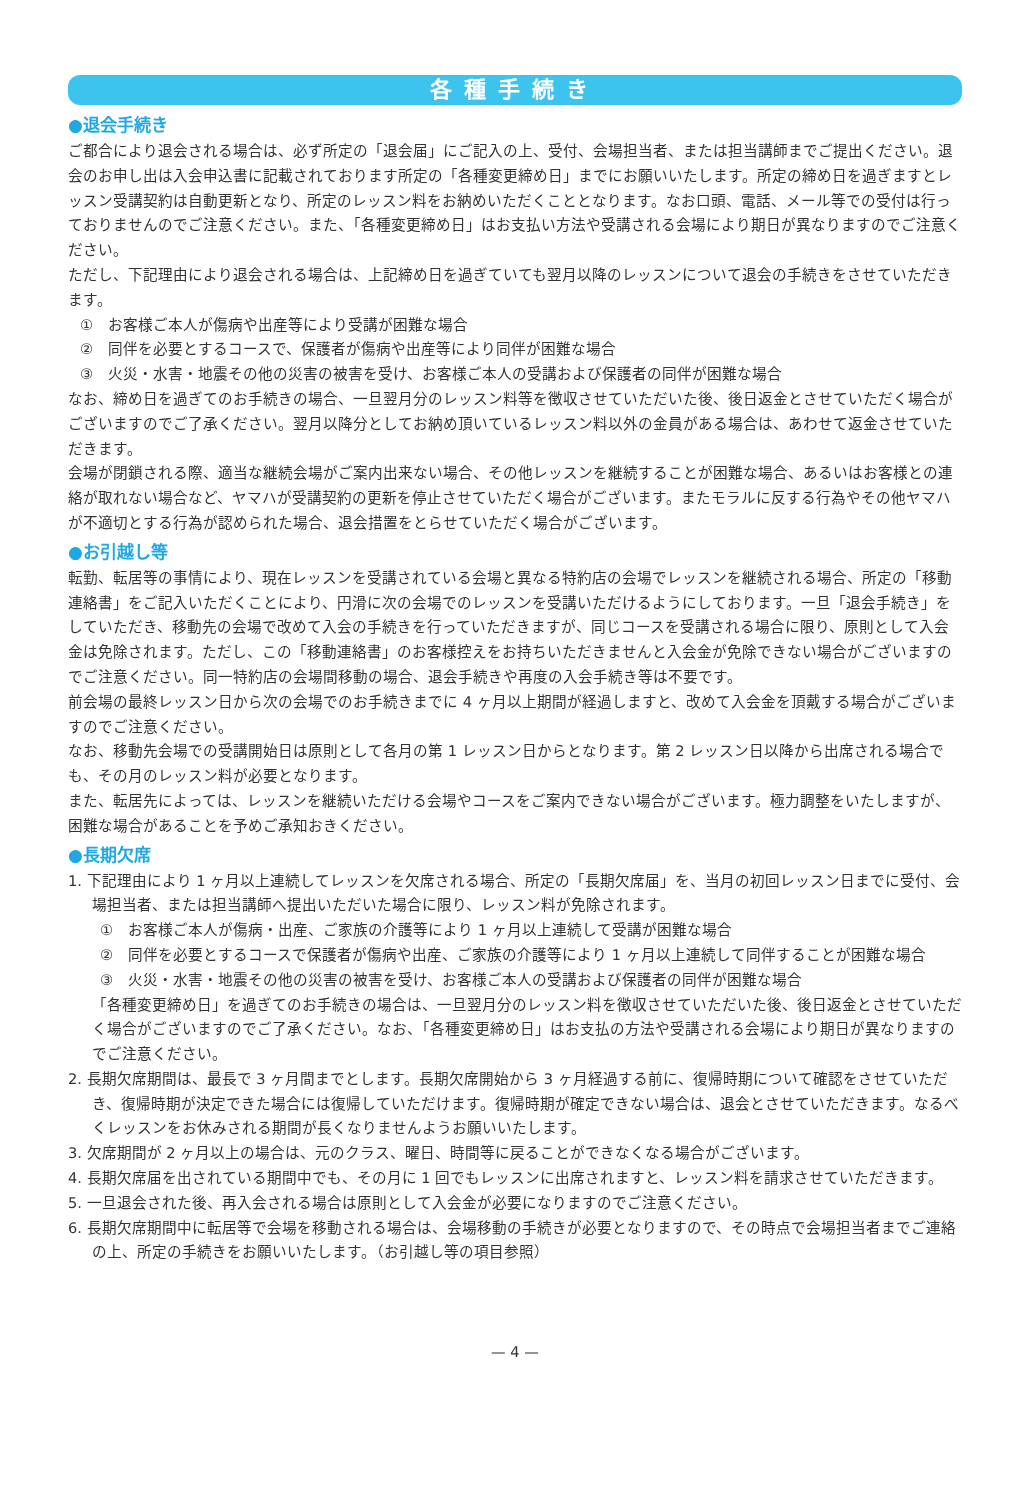各種手続き
●退会手続き
ご都合により退会される場合は、必ず所定の「退会届」にご記入の上、受付、会場担当者、または担当講師までご提出ください。退会のお申し出は入会申込書に記載されております所定の「各種変更締め日」までにお願いいたします。所定の締め日を過ぎますとレッスン受講契約は自動更新となり、所定のレッスン料をお納めいただくこととなります。なお口頭、電話、メール等での受付は行っておりませんのでご注意ください。また、「各種変更締め日」はお支払い方法や受講される会場により期日が異なりますのでご注意ください。
ただし、下記理由により退会される場合は、上記締め日を過ぎていても翌月以降のレッスンについて退会の手続きをさせていただきます。
①　お客様ご本人が傷病や出産等により受講が困難な場合
②　同伴を必要とするコースで、保護者が傷病や出産等により同伴が困難な場合
③　火災・水害・地震その他の災害の被害を受け、お客様ご本人の受講および保護者の同伴が困難な場合
なお、締め日を過ぎてのお手続きの場合、一旦翌月分のレッスン料等を徴収させていただいた後、後日返金とさせていただく場合がございますのでご了承ください。翌月以降分としてお納め頂いているレッスン料以外の金員がある場合は、あわせて返金させていただきます。
会場が閉鎖される際、適当な継続会場がご案内出来ない場合、その他レッスンを継続することが困難な場合、あるいはお客様との連絡が取れない場合など、ヤマハが受講契約の更新を停止させていただく場合がございます。またモラルに反する行為やその他ヤマハが不適切とする行為が認められた場合、退会措置をとらせていただく場合がございます。
●お引越し等
転勤、転居等の事情により、現在レッスンを受講されている会場と異なる特約店の会場でレッスンを継続される場合、所定の「移動連絡書」をご記入いただくことにより、円滑に次の会場でのレッスンを受講いただけるようにしております。一旦「退会手続き」をしていただき、移動先の会場で改めて入会の手続きを行っていただきますが、同じコースを受講される場合に限り、原則として入会金は免除されます。ただし、この「移動連絡書」のお客様控えをお持ちいただきませんと入会金が免除できない場合がございますのでご注意ください。同一特約店の会場間移動の場合、退会手続きや再度の入会手続き等は不要です。
前会場の最終レッスン日から次の会場でのお手続きまでに 4 ヶ月以上期間が経過しますと、改めて入会金を頂戴する場合がございますのでご注意ください。
なお、移動先会場での受講開始日は原則として各月の第 1 レッスン日からとなります。第 2 レッスン日以降から出席される場合でも、その月のレッスン料が必要となります。
また、転居先によっては、レッスンを継続いただける会場やコースをご案内できない場合がございます。極力調整をいたしますが、困難な場合があることを予めご承知おきください。
●長期欠席
1. 下記理由により 1 ヶ月以上連続してレッスンを欠席される場合、所定の「長期欠席届」を、当月の初回レッスン日までに受付、会場担当者、または担当講師へ提出いただいた場合に限り、レッスン料が免除されます。
①　お客様ご本人が傷病・出産、ご家族の介護等により 1 ヶ月以上連続して受講が困難な場合
②　同伴を必要とするコースで保護者が傷病や出産、ご家族の介護等により 1 ヶ月以上連続して同伴することが困難な場合
③　火災・水害・地震その他の災害の被害を受け、お客様ご本人の受講および保護者の同伴が困難な場合
「各種変更締め日」を過ぎてのお手続きの場合は、一旦翌月分のレッスン料を徴収させていただいた後、後日返金とさせていただく場合がございますのでご了承ください。なお、「各種変更締め日」はお支払の方法や受講される会場により期日が異なりますのでご注意ください。
2. 長期欠席期間は、最長で 3 ヶ月間までとします。長期欠席開始から 3 ヶ月経過する前に、復帰時期について確認をさせていただき、復帰時期が決定できた場合には復帰していただけます。復帰時期が確定できない場合は、退会とさせていただきます。なるべくレッスンをお休みされる期間が長くなりませんようお願いいたします。
3. 欠席期間が 2 ヶ月以上の場合は、元のクラス、曜日、時間等に戻ることができなくなる場合がございます。
4. 長期欠席届を出されている期間中でも、その月に 1 回でもレッスンに出席されますと、レッスン料を請求させていただきます。
5. 一旦退会された後、再入会される場合は原則として入会金が必要になりますのでご注意ください。
6. 長期欠席期間中に転居等で会場を移動される場合は、会場移動の手続きが必要となりますので、その時点で会場担当者までご連絡の上、所定の手続きをお願いいたします。（お引越し等の項目参照）
— 4 —